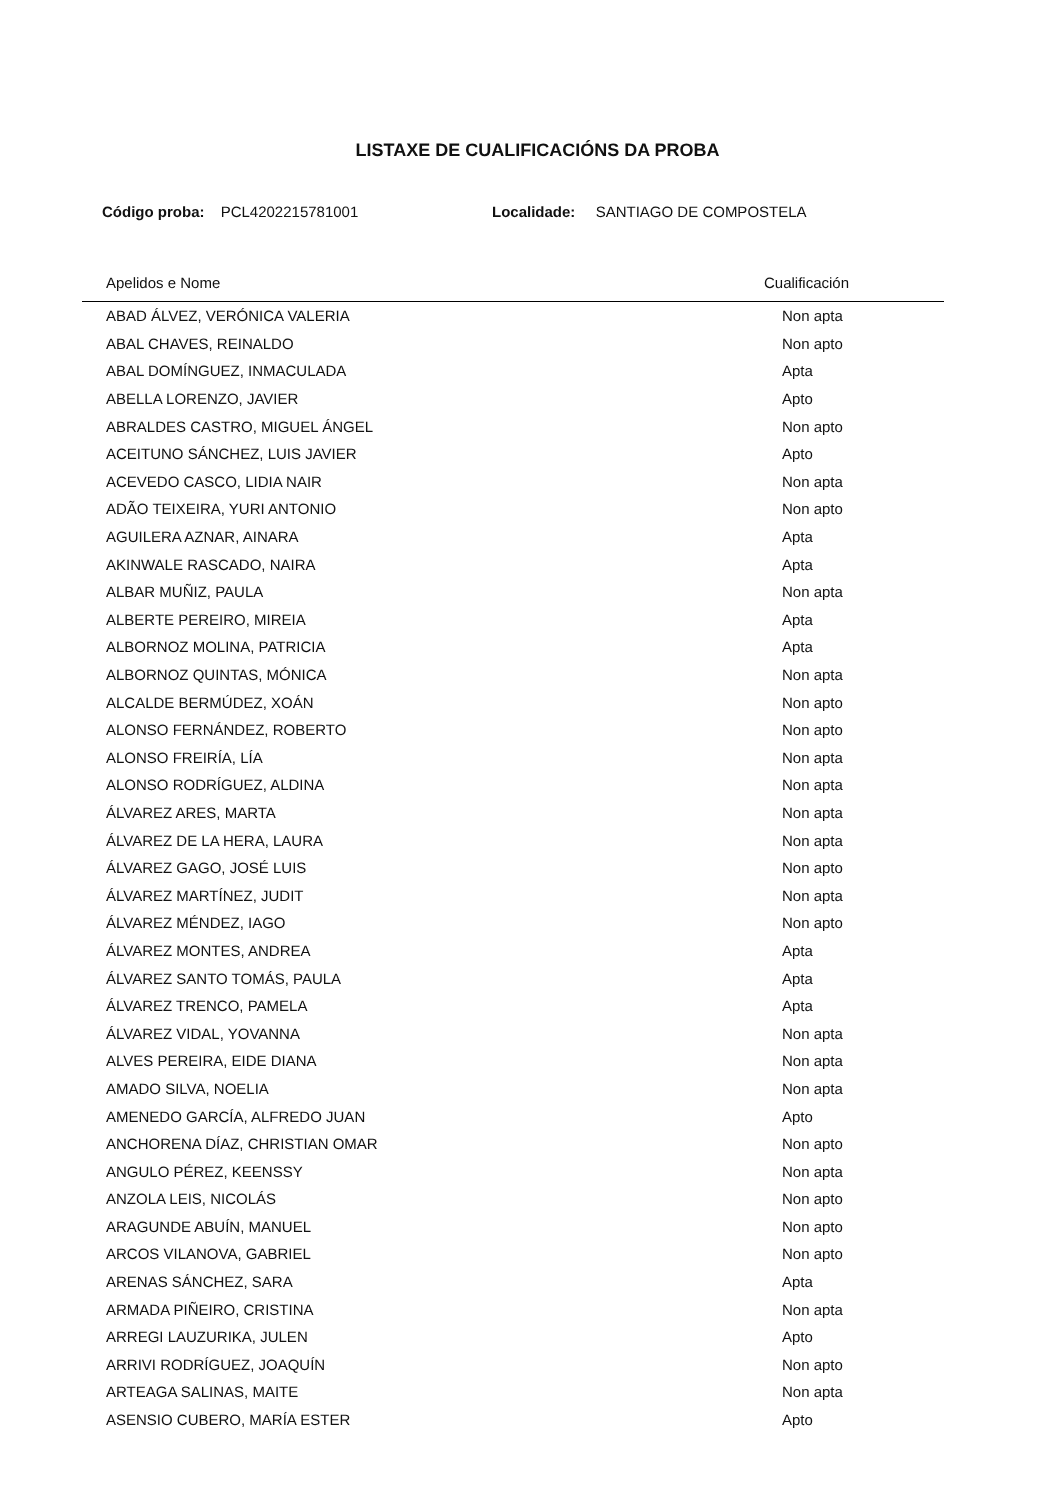LISTAXE DE CUALIFICACIÓNS DA PROBA
Código proba: PCL4202215781001 Localidade: SANTIAGO DE COMPOSTELA
| Apelidos e Nome | Cualificación |
| --- | --- |
| ABAD ÁLVEZ, VERÓNICA VALERIA | Non apta |
| ABAL CHAVES, REINALDO | Non apto |
| ABAL DOMÍNGUEZ, INMACULADA | Apta |
| ABELLA LORENZO, JAVIER | Apto |
| ABRALDES CASTRO, MIGUEL ÁNGEL | Non apto |
| ACEITUNO SÁNCHEZ, LUIS JAVIER | Apto |
| ACEVEDO CASCO, LIDIA NAIR | Non apta |
| ADÃO TEIXEIRA, YURI ANTONIO | Non apto |
| AGUILERA AZNAR, AINARA | Apta |
| AKINWALE RASCADO, NAIRA | Apta |
| ALBAR MUÑIZ, PAULA | Non apta |
| ALBERTE PEREIRO, MIREIA | Apta |
| ALBORNOZ MOLINA, PATRICIA | Apta |
| ALBORNOZ QUINTAS, MÓNICA | Non apta |
| ALCALDE BERMÚDEZ, XOÁN | Non apto |
| ALONSO FERNÁNDEZ, ROBERTO | Non apto |
| ALONSO FREIRÍA, LÍA | Non apta |
| ALONSO RODRÍGUEZ, ALDINA | Non apta |
| ÁLVAREZ ARES, MARTA | Non apta |
| ÁLVAREZ DE LA HERA, LAURA | Non apta |
| ÁLVAREZ GAGO, JOSÉ LUIS | Non apto |
| ÁLVAREZ MARTÍNEZ, JUDIT | Non apta |
| ÁLVAREZ MÉNDEZ, IAGO | Non apto |
| ÁLVAREZ MONTES, ANDREA | Apta |
| ÁLVAREZ SANTO TOMÁS, PAULA | Apta |
| ÁLVAREZ TRENCO, PAMELA | Apta |
| ÁLVAREZ VIDAL, YOVANNA | Non apta |
| ALVES PEREIRA, EIDE DIANA | Non apta |
| AMADO SILVA, NOELIA | Non apta |
| AMENEDO GARCÍA, ALFREDO JUAN | Apto |
| ANCHORENA DÍAZ, CHRISTIAN OMAR | Non apto |
| ANGULO PÉREZ, KEENSSY | Non apta |
| ANZOLA LEIS, NICOLÁS | Non apto |
| ARAGUNDE ABUÍN, MANUEL | Non apto |
| ARCOS VILANOVA, GABRIEL | Non apto |
| ARENAS SÁNCHEZ, SARA | Apta |
| ARMADA PIÑEIRO, CRISTINA | Non apta |
| ARREGI LAUZURIKA, JULEN | Apto |
| ARRIVI RODRÍGUEZ, JOAQUÍN | Non apto |
| ARTEAGA SALINAS, MAITE | Non apta |
| ASENSIO CUBERO, MARÍA ESTER | Apto |